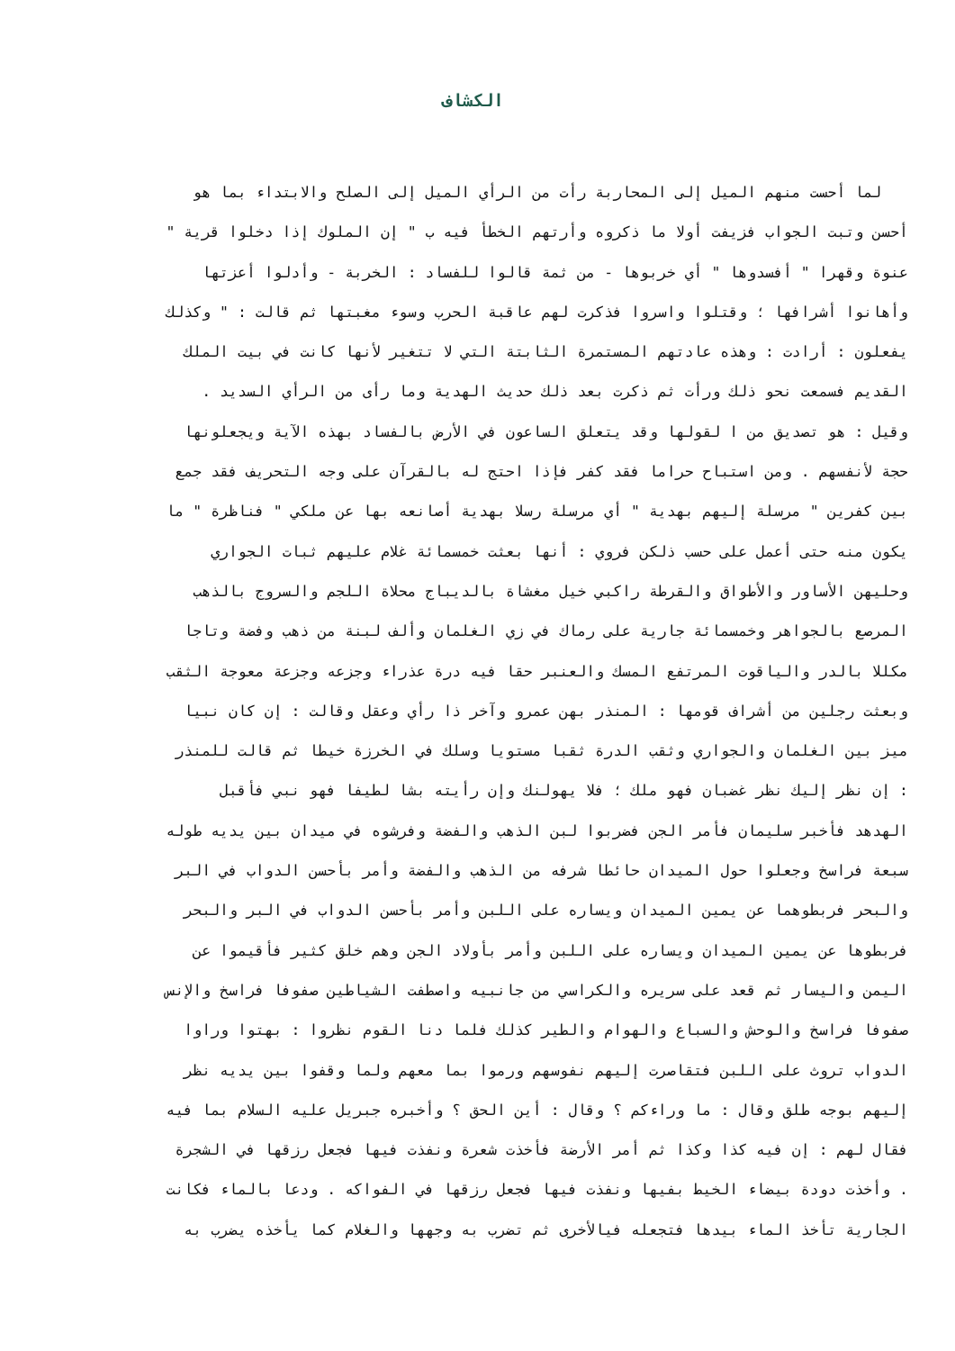الكشاف
لما أحست منهم الميل إلى المحاربة رأت من الرأي الميل إلى الصلح والابتداء بما هو
أحسن وتبت الجواب فزيفت أولا ما ذكروه وأرتهم الخطأ فيه ب " إن الملوك إذا دخلوا قرية "
عنوة وقهرا " أفسدوها " أي خربوها - من ثمة قالوا للفساد : الخربة - وأدلوا أعزتها
وأهانوا أشرافها ؛ وقتلوا واسروا فذكرت لهم عاقبة الحرب وسوء مغبتها ثم قالت : " وكذلك
يفعلون : أرادت : وهذه عادتهم المستمرة الثابتة التي لا تتغير لأنها كانت في بيت الملك
القديم فسمعت نحو ذلك ورأت ثم ذكرت بعد ذلك حديث الهدية وما رأى من الرأي السديد .
وقيل : هو تصديق من ا لقولها وقد يتعلق الساعون في الأرض بالفساد بهذه الآية ويجعلونها
حجة لأنفسهم . ومن استباح حراما فقد كفر فإذا احتج له بالقرآن على وجه التحريف فقد جمع
بين كفرين " مرسلة إليهم بهدية " أي مرسلة رسلا بهدية أصانعه بها عن ملكي " فناظرة " ما
يكون منه حتى أعمل على حسب ذلكن فروي : أنها بعثت خمسمائة غلام عليهم ثبات الجواري
وحليهن الأساور والأطواق والقرطة راكبي خيل مغشاة بالديباج محلاة اللجم والسروج بالذهب
المرصع بالجواهر وخمسمائة جارية على رماك في زي الغلمان وألف لبنة من ذهب وفضة وتاجا
مكللا بالدر والياقوت المرتفع المسك والعنبر حقا فيه درة عذراء وجزعه وجزعة معوجة الثقب
وبعثت رجلين من أشراف قومها : المنذر بهن عمرو وآخر ذا رأي وعقل وقالت : إن كان نبيا
ميز بين الغلمان والجواري وثقب الدرة ثقبا مستويا وسلك في الخرزة خيطا ثم قالت للمنذر
: إن نظر إليك نظر غضبان فهو ملك ؛ فلا يهولنك وإن رأيته بشا لطيفا فهو نبي فأقبل
الهدهد فأخبر سليمان فأمر الجن فضربوا لبن الذهب والفضة وفرشوه في ميدان بين يديه طوله
سبعة فراسخ وجعلوا حول الميدان حائطا شرفه من الذهب والفضة وأمر بأحسن الدواب في البر
والبحر فربطوهما عن يمين الميدان ويساره على اللبن وأمر بأحسن الدواب في البر والبحر
فربطوها عن يمين الميدان ويساره على اللبن وأمر بأولاد الجن وهم خلق كثير فأقيموا عن
اليمن واليسار ثم قعد على سريره والكراسي من جانبيه واصطفت الشياطين صفوفا فراسخ والإنس
صفوفا فراسخ والوحش والسباع والهوام والطير كذلك فلما دنا القوم نظروا : بهتوا وراوا
الدواب تروث على اللبن فتقاصرت إليهم نفوسهم ورموا بما معهم ولما وقفوا بين يديه نظر
إليهم بوجه طلق وقال : ما وراءكم ؟ وقال : أين الحق ؟ وأخبره جبريل عليه السلام بما فيه
فقال لهم : إن فيه كذا وكذا ثم أمر الأرضة فأخذت شعرة ونفذت فيها فجعل رزقها في الشجرة
. وأخذت دودة بيضاء الخيط بفيها ونفذت فيها فجعل رزقها في الفواكه . ودعا بالماء فكانت
الجارية تأخذ الماء بيدها فتجعله فيالأخرى ثم تضرب به وجهها والغلام كما يأخذه يضرب به